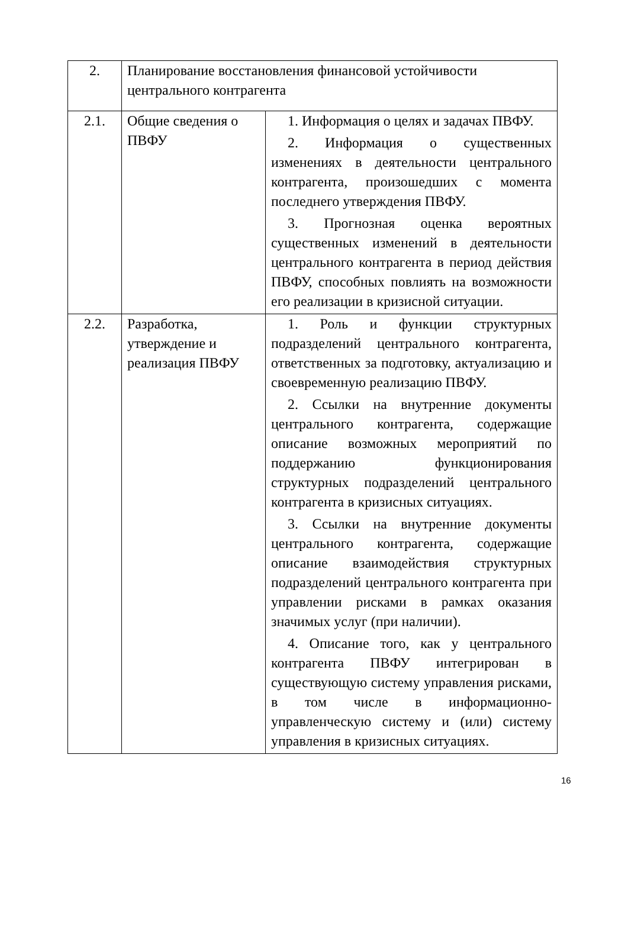| 2. | Планирование восстановления финансовой устойчивости центрального контрагента | |
| 2.1. | Общие сведения о ПВФУ | 1. Информация о целях и задачах ПВФУ. 2. Информация о существенных изменениях в деятельности центрального контрагента, произошедших с момента последнего утверждения ПВФУ. 3. Прогнозная оценка вероятных существенных изменений в деятельности центрального контрагента в период действия ПВФУ, способных повлиять на возможности его реализации в кризисной ситуации. |
| 2.2. | Разработка, утверждение и реализация ПВФУ | 1. Роль и функции структурных подразделений центрального контрагента, ответственных за подготовку, актуализацию и своевременную реализацию ПВФУ. 2. Ссылки на внутренние документы центрального контрагента, содержащие описание возможных мероприятий по поддержанию функционирования структурных подразделений центрального контрагента в кризисных ситуациях. 3. Ссылки на внутренние документы центрального контрагента, содержащие описание взаимодействия структурных подразделений центрального контрагента при управлении рисками в рамках оказания значимых услуг (при наличии). 4. Описание того, как у центрального контрагента ПВФУ интегрирован в существующую систему управления рисками, в том числе в информационно-управленческую систему и (или) систему управления в кризисных ситуациях. |
16